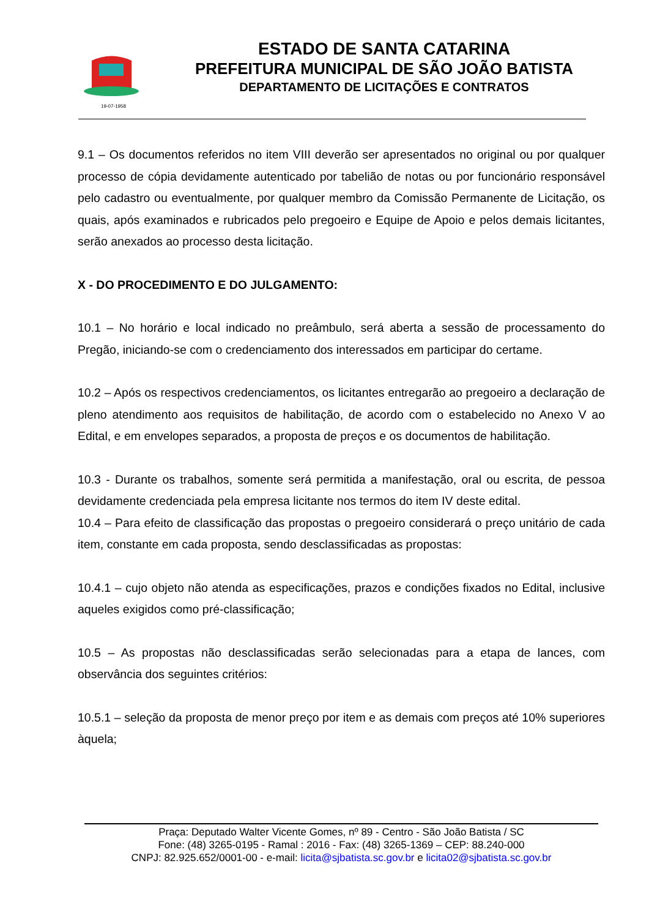19-07-1958
ESTADO DE SANTA CATARINA
PREFEITURA MUNICIPAL DE SÃO JOÃO BATISTA
DEPARTAMENTO DE LICITAÇÕES E CONTRATOS
9.1 – Os documentos referidos no item VIII deverão ser apresentados no original ou por qualquer processo de cópia devidamente autenticado por tabelião de notas ou por funcionário responsável pelo cadastro ou eventualmente, por qualquer membro da Comissão Permanente de Licitação, os quais, após examinados e rubricados pelo pregoeiro e Equipe de Apoio e pelos demais licitantes, serão anexados ao processo desta licitação.
X - DO PROCEDIMENTO E DO JULGAMENTO:
10.1 – No horário e local indicado no preâmbulo, será aberta a sessão de processamento do Pregão, iniciando-se com o credenciamento dos interessados em participar do certame.
10.2 – Após os respectivos credenciamentos, os licitantes entregarão ao pregoeiro a declaração de pleno atendimento aos requisitos de habilitação, de acordo com o estabelecido no Anexo V ao Edital, e em envelopes separados, a proposta de preços e os documentos de habilitação.
10.3 - Durante os trabalhos, somente será permitida a manifestação, oral ou escrita, de pessoa devidamente credenciada pela empresa licitante nos termos do item IV deste edital.
10.4 – Para efeito de classificação das propostas o pregoeiro considerará o preço unitário de cada item, constante em cada proposta, sendo desclassificadas as propostas:
10.4.1 – cujo objeto não atenda as especificações, prazos e condições fixados no Edital, inclusive aqueles exigidos como pré-classificação;
10.5 – As propostas não desclassificadas serão selecionadas para a etapa de lances, com observância dos seguintes critérios:
10.5.1 – seleção da proposta de menor preço por item e as demais com preços até 10% superiores àquela;
Praça: Deputado Walter Vicente Gomes, nº 89 - Centro - São João Batista / SC
Fone: (48) 3265-0195 - Ramal : 2016 - Fax: (48) 3265-1369 – CEP: 88.240-000
CNPJ: 82.925.652/0001-00 - e-mail: licita@sjbatista.sc.gov.br e licita02@sjbatista.sc.gov.br